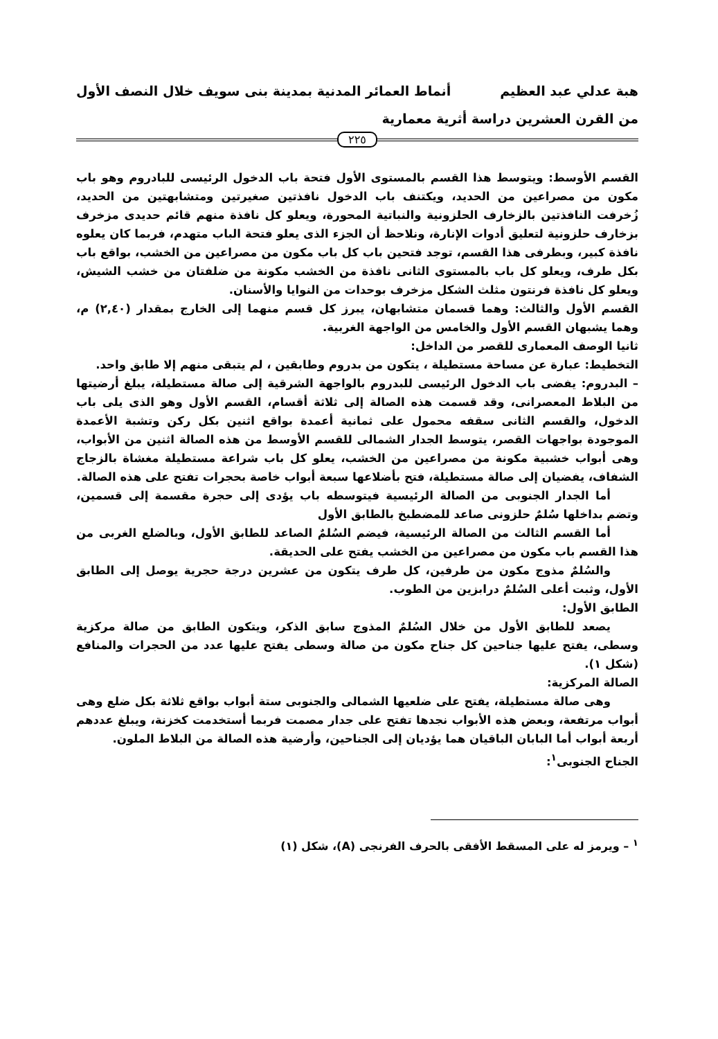هبة عدلي عبد العظيم أنماط العمائر المدنية بمدينة بنى سويف خلال النصف الأول
من القرن العشرين دراسة أثرية معمارية
٢٢٥
القسم الأوسط: ويتوسط هذا القسم بالمستوى الأول فتحة باب الدخول الرئيسى للبادروم وهو باب مكون من مصراعين من الحديد، ويكتنف باب الدخول نافذتين صغيرتين ومتشابهتين من الحديد، زُخرفت النافذتين بالزخارف الحلزونية والنباتية المحورة، ويعلو كل نافذة منهم قائم حديدى مزخرف بزخارف حلزونية لتعليق أدوات الإنارة، ونلاحظ أن الجزء الذى يعلو فتحة الباب متهدم، فربما كان يعلوه نافذة كبير، وبطرفى هذا القسم، توجد فتحين باب كل باب مكون من مصراعين من الخشب، بواقع باب بكل طرف، ويعلو كل باب بالمستوى الثانى نافذة من الخشب مكونة من ضلفتان من خشب الشيش، ويعلو كل نافذة فرنتون مثلث الشكل مزخرف بوحدات من النوايا والأسنان.
القسم الأول والثالث: وهما قسمان متشابهان، يبرز كل قسم منهما إلى الخارج بمقدار (٢,٤٠) م، وهما يشبهان القسم الأول والخامس من الواجهة الغربية.
ثانيا الوصف المعمارى للقصر من الداخل:
التخطيط: عبارة عن مساحة مستطيلة ، يتكون من بدروم وطابقين ، لم يتبقى منهم إلا طابق واحد.
– البدروم: يفضى باب الدخول الرئيسى للبدروم بالواجهة الشرقية إلى صالة مستطيلة، يبلغ أرضيتها من البلاط المعصرانى، وقد قسمت هذه الصالة إلى ثلاثة أقسام، القسم الأول وهو الذى يلى باب الدخول، والقسم الثانى سقفه محمول على ثمانية أعمدة بواقع اثنين بكل ركن وتشبة الأعمدة الموجودة بواجهات القصر، يتوسط الجدار الشمالى للقسم الأوسط من هذه الصالة اثنين من الأبواب، وهى أبواب خشبية مكونة من مصراعين من الخشب، يعلو كل باب شراعة مستطيلة مغشاة بالزجاج الشفاف، يفضيان إلى صالة مستطيلة، فتح بأضلاعها سبعة أبواب خاصة بحجرات تفتح على هذه الصالة.
أما الجدار الجنوبى من الصالة الرئيسية فيتوسطه باب يؤدى إلى حجرة مقسمة إلى قسمين، وتضم بداخلها سُلمٌ حلزونى صاعد للمضطبخ بالطابق الأول
أما القسم الثالث من الصالة الرئيسية، فيضم السُلمٌ الصاعد للطابق الأول، وبالضلع الغربى من هذا القسم باب مكون من مصراعين من الخشب يفتح على الحديقة.
والسُلمٌ مذوج مكون من طرفين، كل طرف يتكون من عشرين درجة حجرية يوصل إلى الطابق الأول، وثبت أعلى السُلمٌ درابزين من الطوب.
الطابق الأول:
يصعد للطابق الأول من خلال السُلمٌ المذوج سابق الذكر، ويتكون الطابق من صالة مركزية وسطى، يفتح عليها جناحين كل جناح مكون من صالة وسطى يفتح عليها عدد من الحجرات والمنافع (شكل ١).
الصالة المركزية:
وهى صالة مستطيلة، يفتح على ضلعيها الشمالى والجنوبى ستة أبواب بواقع ثلاثة بكل ضلع وهى أبواب مرتفعة، وبعض هذه الأبواب نجدها تفتح على جدار مصمت فربما أستخدمت كخزنة، ويبلغ عددهم أربعة أبواب أما البابان الباقيان هما يؤديان إلى الجناحين، وأرضية هذه الصالة من البلاط الملون.
الجناح الجنوبى<sup>١</sup>:
<sup>١</sup> – ويرمز له على المسقط الأفقى بالحرف الفرنجى (A)، شكل (١)